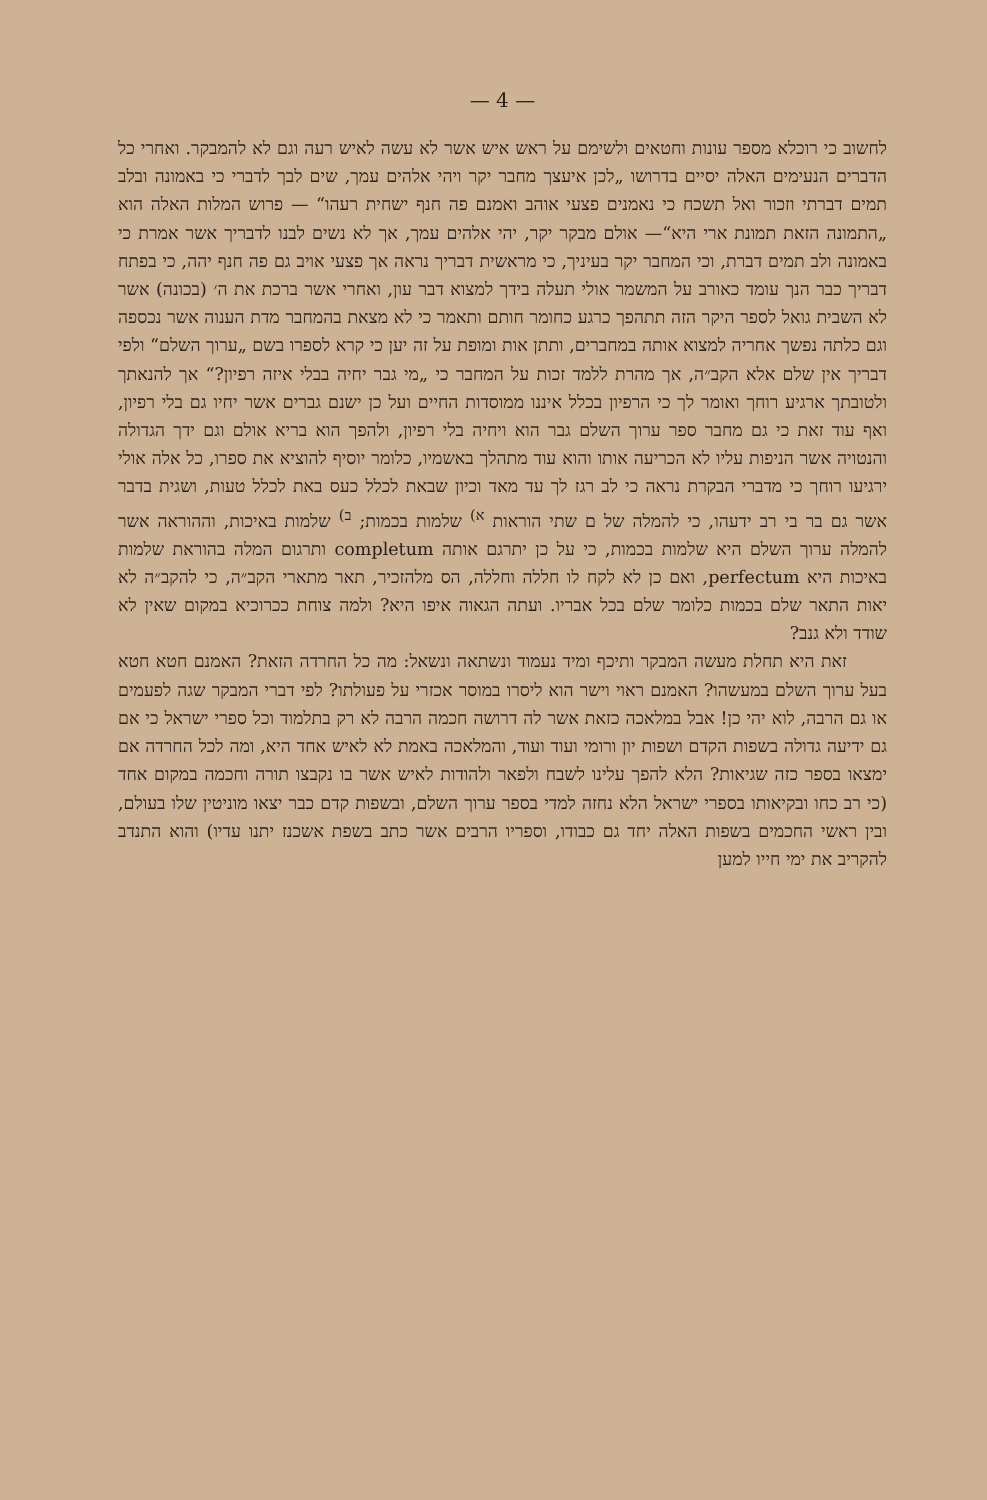— 4 —
לחשוב כי רוכלא מספר עונות וחטאים ולשימם על ראש איש אשר לא עשה לאיש רעה וגם לא להמבקר. ואחרי כל הדברים הנעימים האלה יסיים בדרושו „לכן איעצך מחבר יקר ויהי אלהים עמך, שים לבך לדברי כי באמונה ובלב תמים דברתי וזכור ואל תשכח כי נאמנים פצעי אוהב ואמנם פה חנף ישחית רעהו“ — פרוש המלות האלה הוא „התמונה הזאת תמונת ארי היא“— אולם מבקר יקר, יהי אלהים עמך, אך לא נשים לבנו לדבריך אשר אמרת כי באמונה ולב תמים דברת, וכי המחבר יקר בעיניך, כי מראשית דבריך נראה אך פצעי אויב גם פה חנף יהה, כי בפתח דבריך כבר הנך עומד כאורב על המשמר אולי תעלה בידך למצוא דבר עון, ואחרי אשר ברכת את ה׳ (בכונה) אשר לא השבית גואל לספר היקר הזה תתהפך כרגע כחומר חותם ותאמר כי לא מצאת בהמחבר מדת הענוה אשר נכספה וגם כלתה נפשך אחריה למצוא אותה במחברים, ותתן אות ומופת על זה יען כי קרא לספרו בשם „ערוך השלם“ ולפי דבריך אין שלם אלא הקב״ה, אך מהרת ללמד זכות על המחבר כי „מי גבר יחיה בבלי איזה רפיון?“ אך להנאתך ולטובתך ארגיע רוחך ואומר לך כי הרפיון בכלל איננו ממוסדות החיים ועל כן ישנם גברים אשר יחיו גם בלי רפיון, ואף עוד זאת כי גם מחבר ספר ערוך השלם גבר הוא ויחיה בלי רפיון, ולהפך הוא בריא אולם וגם ידך הגדולה והנטויה אשר הניפות עליו לא הכריעה אותו והוא עוד מתהלך באשמיו, כלומר יוסיף להוציא את ספרו, כל אלה אולי ירגיעו רוחך כי מדברי הבקרת נראה כי לב רגז לך עד מאד וכיון שבאת לכלל כעס באת לכלל טעות, ושגית בדבר אשר גם בר בי רב ידעהו, כי להמלה של ם שתי הוראות <sup>א)</sup> שלמות בכמות; <sup>ב)</sup> שלמות באיכות, וההוראה אשר להמלה ערוך השלם היא שלמות בכמות, כי על כן יתרגם אותה completum ותרגום המלה בהוראת שלמות באיכות היא perfectum, ואם כן לא לקח לו חללה וחללה, הס מלהזכיר, תאר מתארי הקב״ה, כי להקב״ה לא יאות התאר שלם בכמות כלומר שלם בכל אבריו. ועתה הגאוה איפו היא? ולמה צוחת ככרוכיא במקום שאין לא שודד ולא גנב?
זאת היא תחלת מעשה המבקר ותיכף ומיד נעמוד ונשתאה ונשאל: מה כל החרדה הזאת? האמנם חטא חטא בעל ערוך השלם במעשהו? האמנם ראוי וישר הוא ליסרו במוסר אכזרי על פעולתו? לפי דברי המבקר שגה לפעמים או גם הרבה, לוא יהי כן! אבל במלאכה כזאת אשר לה דרושה חכמה הרבה לא רק בתלמוד וכל ספרי ישראל כי אם גם ידיעה גדולה בשפות הקדם ושפות יון ורומי ועוד ועוד, והמלאכה באמת לא לאיש אחד היא, ומה לכל החרדה אם ימצאו בספר כזה שגיאות? הלא להפך עלינו לשבח ולפאר ולהודות לאיש אשר בו נקבצו תורה וחכמה במקום אחד (כי רב כחו ובקיאותו בספרי ישראל הלא נחזה למדי בספר ערוך השלם, ובשפות קדם כבר יצאו מוניטין שלו בעולם, ובין ראשי החכמים בשפות האלה יחד גם כבודו, וספריו הרבים אשר כתב בשפת אשכנז יתנו עדיו) והוא התנדב להקריב את ימי חייו למען